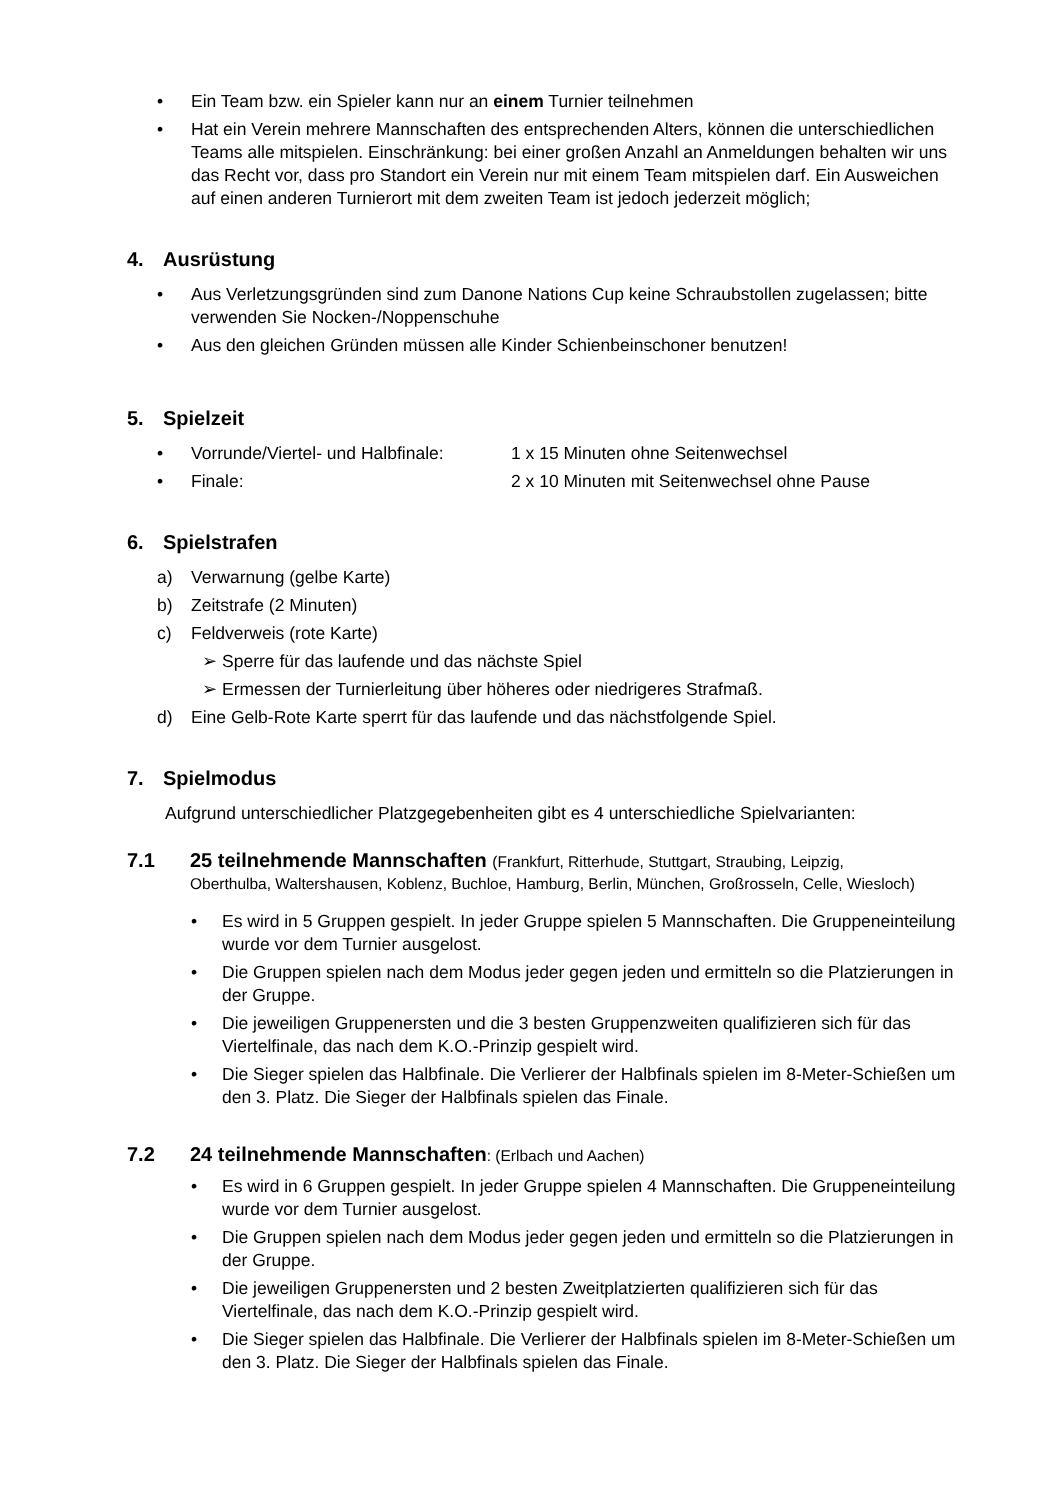• Ein Team bzw. ein Spieler kann nur an einem Turnier teilnehmen
• Hat ein Verein mehrere Mannschaften des entsprechenden Alters, können die unterschiedlichen Teams alle mitspielen. Einschränkung: bei einer großen Anzahl an Anmeldungen behalten wir uns das Recht vor, dass pro Standort ein Verein nur mit einem Team mitspielen darf. Ein Ausweichen auf einen anderen Turnierort mit dem zweiten Team ist jedoch jederzeit möglich;
4. Ausrüstung
• Aus Verletzungsgründen sind zum Danone Nations Cup keine Schraubstollen zugelassen; bitte verwenden Sie Nocken-/Noppenschuhe
• Aus den gleichen Gründen müssen alle Kinder Schienbeinschoner benutzen!
5. Spielzeit
•
Vorrunde/Viertel- und Halbfinale: 1 x 15 Minuten ohne Seitenwechsel
•
Finale: 2 x 10 Minuten mit Seitenwechsel ohne Pause
6. Spielstrafen
a) Verwarnung (gelbe Karte)
b) Zeitstrafe (2 Minuten)
c) Feldverweis (rote Karte)
➢ Sperre für das laufende und das nächste Spiel
➢ Ermessen der Turnierleitung über höheres oder niedrigeres Strafmaß.
d) Eine Gelb-Rote Karte sperrt für das laufende und das nächstfolgende Spiel.
7. Spielmodus
Aufgrund unterschiedlicher Platzgegebenheiten gibt es 4 unterschiedliche Spielvarianten:
7.1 25 teilnehmende Mannschaften (Frankfurt, Ritterhude, Stuttgart, Straubing, Leipzig,
Oberthulba, Waltershausen, Koblenz, Buchloe, Hamburg, Berlin, München, Großrosseln, Celle, Wiesloch)
• Es wird in 5 Gruppen gespielt. In jeder Gruppe spielen 5 Mannschaften. Die Gruppeneinteilung wurde vor dem Turnier ausgelost.
• Die Gruppen spielen nach dem Modus jeder gegen jeden und ermitteln so die Platzierungen in der Gruppe.
• Die jeweiligen Gruppenersten und die 3 besten Gruppenzweiten qualifizieren sich für das Viertelfinale, das nach dem K.O.-Prinzip gespielt wird.
• Die Sieger spielen das Halbfinale. Die Verlierer der Halbfinals spielen im 8-Meter-Schießen um den 3. Platz. Die Sieger der Halbfinals spielen das Finale.
7.2 24 teilnehmende Mannschaften: (Erlbach und Aachen)
• Es wird in 6 Gruppen gespielt. In jeder Gruppe spielen 4 Mannschaften. Die Gruppeneinteilung wurde vor dem Turnier ausgelost.
• Die Gruppen spielen nach dem Modus jeder gegen jeden und ermitteln so die Platzierungen in der Gruppe.
• Die jeweiligen Gruppenersten und 2 besten Zweitplatzierten qualifizieren sich für das Viertelfinale, das nach dem K.O.-Prinzip gespielt wird.
• Die Sieger spielen das Halbfinale. Die Verlierer der Halbfinals spielen im 8-Meter-Schießen um den 3. Platz. Die Sieger der Halbfinals spielen das Finale.